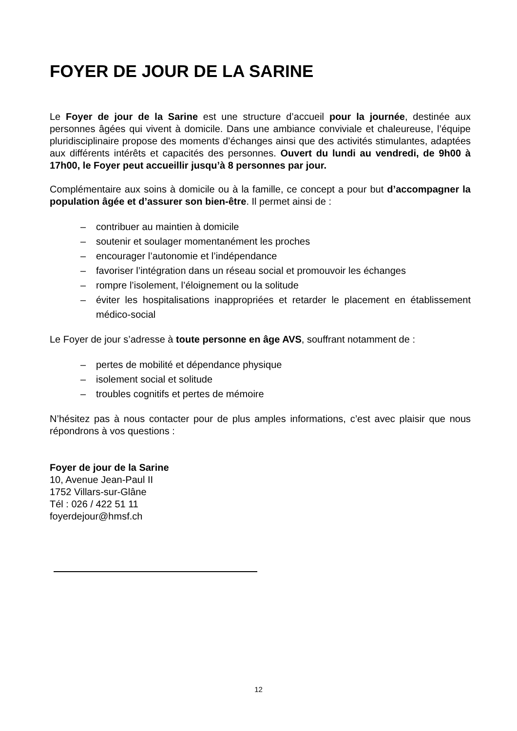FOYER DE JOUR DE LA SARINE
Le Foyer de jour de la Sarine est une structure d’accueil pour la journée, destinée aux personnes âgées qui vivent à domicile. Dans une ambiance conviviale et chaleureuse, l’équipe pluridisciplinaire propose des moments d’échanges ainsi que des activités stimulantes, adaptées aux différents intérêts et capacités des personnes. Ouvert du lundi au vendredi, de 9h00 à 17h00, le Foyer peut accueillir jusqu’à 8 personnes par jour.
Complémentaire aux soins à domicile ou à la famille, ce concept a pour but d’accompagner la population âgée et d’assurer son bien-être. Il permet ainsi de :
– contribuer au maintien à domicile
– soutenir et soulager momentanément les proches
– encourager l’autonomie et l’indépendance
– favoriser l’intégration dans un réseau social et promouvoir les échanges
– rompre l’isolement, l’éloignement ou la solitude
– éviter les hospitalisations inappropriées et retarder le placement en établissement médico-social
Le Foyer de jour s’adresse à toute personne en âge AVS, souffrant notamment de :
– pertes de mobilité et dépendance physique
– isolement social et solitude
– troubles cognitifs et pertes de mémoire
N’hésitez pas à nous contacter pour de plus amples informations, c’est avec plaisir que nous répondrons à vos questions :
Foyer de jour de la Sarine
10, Avenue Jean-Paul II
1752 Villars-sur-Glâne
Tél : 026 / 422 51 11
foyerdejour@hmsf.ch
12